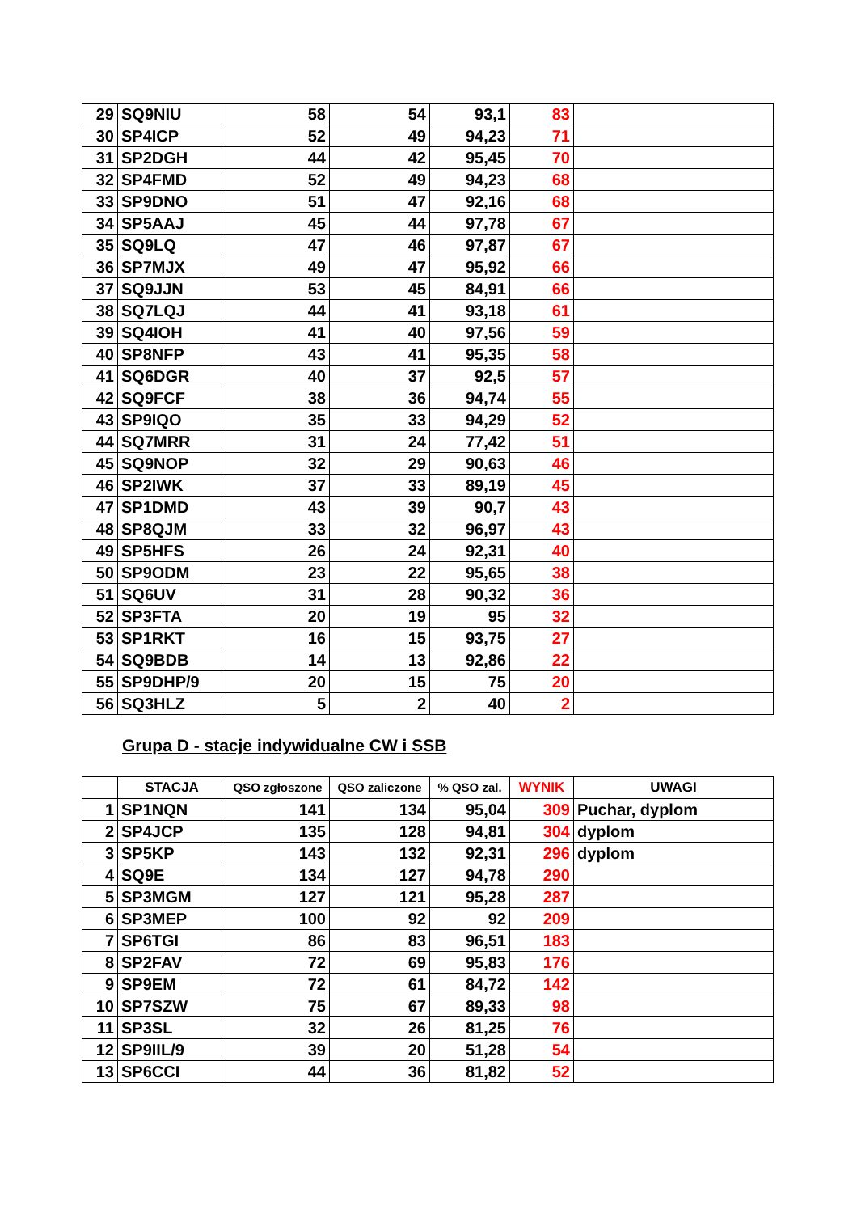| 29 | SQ9NIU | 58 | 54 | 93,1 | 83 | |
| 30 | SP4ICP | 52 | 49 | 94,23 | 71 | |
| 31 | SP2DGH | 44 | 42 | 95,45 | 70 | |
| 32 | SP4FMD | 52 | 49 | 94,23 | 68 | |
| 33 | SP9DNO | 51 | 47 | 92,16 | 68 | |
| 34 | SP5AAJ | 45 | 44 | 97,78 | 67 | |
| 35 | SQ9LQ | 47 | 46 | 97,87 | 67 | |
| 36 | SP7MJX | 49 | 47 | 95,92 | 66 | |
| 37 | SQ9JJN | 53 | 45 | 84,91 | 66 | |
| 38 | SQ7LQJ | 44 | 41 | 93,18 | 61 | |
| 39 | SQ4IOH | 41 | 40 | 97,56 | 59 | |
| 40 | SP8NFP | 43 | 41 | 95,35 | 58 | |
| 41 | SQ6DGR | 40 | 37 | 92,5 | 57 | |
| 42 | SQ9FCF | 38 | 36 | 94,74 | 55 | |
| 43 | SP9IQO | 35 | 33 | 94,29 | 52 | |
| 44 | SQ7MRR | 31 | 24 | 77,42 | 51 | |
| 45 | SQ9NOP | 32 | 29 | 90,63 | 46 | |
| 46 | SP2IWK | 37 | 33 | 89,19 | 45 | |
| 47 | SP1DMD | 43 | 39 | 90,7 | 43 | |
| 48 | SP8QJM | 33 | 32 | 96,97 | 43 | |
| 49 | SP5HFS | 26 | 24 | 92,31 | 40 | |
| 50 | SP9ODM | 23 | 22 | 95,65 | 38 | |
| 51 | SQ6UV | 31 | 28 | 90,32 | 36 | |
| 52 | SP3FTA | 20 | 19 | 95 | 32 | |
| 53 | SP1RKT | 16 | 15 | 93,75 | 27 | |
| 54 | SQ9BDB | 14 | 13 | 92,86 | 22 | |
| 55 | SP9DHP/9 | 20 | 15 | 75 | 20 | |
| 56 | SQ3HLZ | 5 | 2 | 40 | 2 | |
Grupa D - stacje indywidualne CW i SSB
| | STACJA | QSO zgłoszone | QSO zaliczone | % QSO zal. | WYNIK | UWAGI |
| --- | --- | --- | --- | --- | --- | --- |
| 1 | SP1NQN | 141 | 134 | 95,04 | 309 | Puchar, dyplom |
| 2 | SP4JCP | 135 | 128 | 94,81 | 304 | dyplom |
| 3 | SP5KP | 143 | 132 | 92,31 | 296 | dyplom |
| 4 | SQ9E | 134 | 127 | 94,78 | 290 | |
| 5 | SP3MGM | 127 | 121 | 95,28 | 287 | |
| 6 | SP3MEP | 100 | 92 | 92 | 209 | |
| 7 | SP6TGI | 86 | 83 | 96,51 | 183 | |
| 8 | SP2FAV | 72 | 69 | 95,83 | 176 | |
| 9 | SP9EM | 72 | 61 | 84,72 | 142 | |
| 10 | SP7SZW | 75 | 67 | 89,33 | 98 | |
| 11 | SP3SL | 32 | 26 | 81,25 | 76 | |
| 12 | SP9IIL/9 | 39 | 20 | 51,28 | 54 | |
| 13 | SP6CCI | 44 | 36 | 81,82 | 52 | |